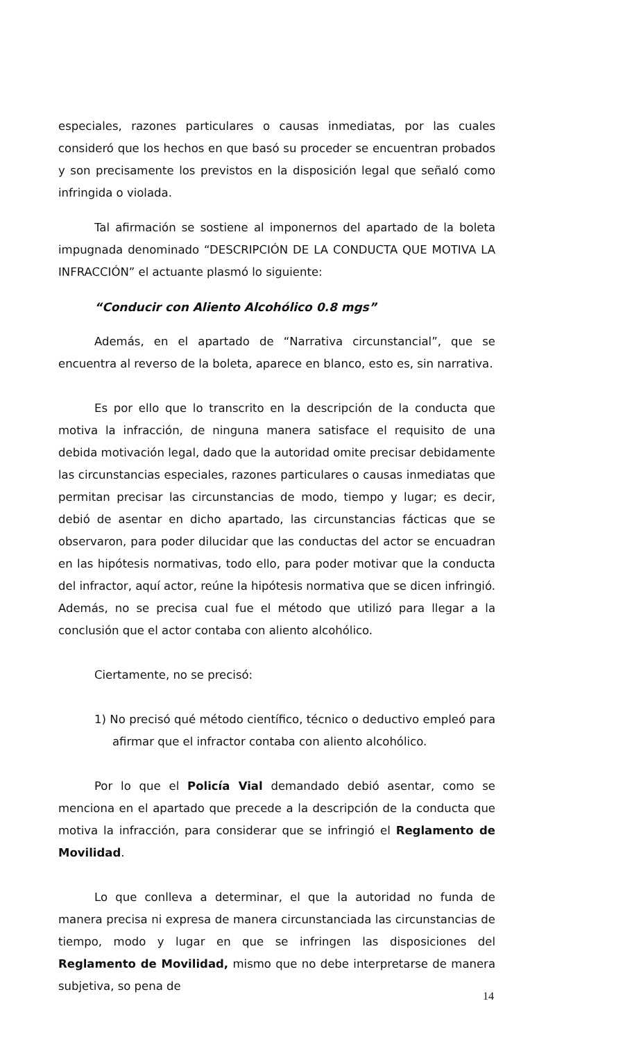especiales, razones particulares o causas inmediatas, por las cuales consideró que los hechos en que basó su proceder se encuentran probados y son precisamente los previstos en la disposición legal que señaló como infringida o violada.
Tal afirmación se sostiene al imponernos del apartado de la boleta impugnada denominado “DESCRIPCIÓN DE LA CONDUCTA QUE MOTIVA LA INFRACCIÓN” el actuante plasmó lo siguiente:
“Conducir con Aliento Alcohólico 0.8 mgs”
Además, en el apartado de “Narrativa circunstancial”, que se encuentra al reverso de la boleta, aparece en blanco, esto es, sin narrativa.
Es por ello que lo transcrito en la descripción de la conducta que motiva la infracción, de ninguna manera satisface el requisito de una debida motivación legal, dado que la autoridad omite precisar debidamente las circunstancias especiales, razones particulares o causas inmediatas que permitan precisar las circunstancias de modo, tiempo y lugar; es decir, debió de asentar en dicho apartado, las circunstancias fácticas que se observaron, para poder dilucidar que las conductas del actor se encuadran en las hipótesis normativas, todo ello, para poder motivar que la conducta del infractor, aquí actor, reúne la hipótesis normativa que se dicen infringió. Además, no se precisa cual fue el método que utilizó para llegar a la conclusión que el actor contaba con aliento alcohólico.
Ciertamente, no se precisó:
1) No precisó qué método científico, técnico o deductivo empleó para afirmar que el infractor contaba con aliento alcohólico.
Por lo que el Policía Vial demandado debió asentar, como se menciona en el apartado que precede a la descripción de la conducta que motiva la infracción, para considerar que se infringió el Reglamento de Movilidad.
Lo que conlleva a determinar, el que la autoridad no funda de manera precisa ni expresa de manera circunstanciada las circunstancias de tiempo, modo y lugar en que se infringen las disposiciones del Reglamento de Movilidad, mismo que no debe interpretarse de manera subjetiva, so pena de
14